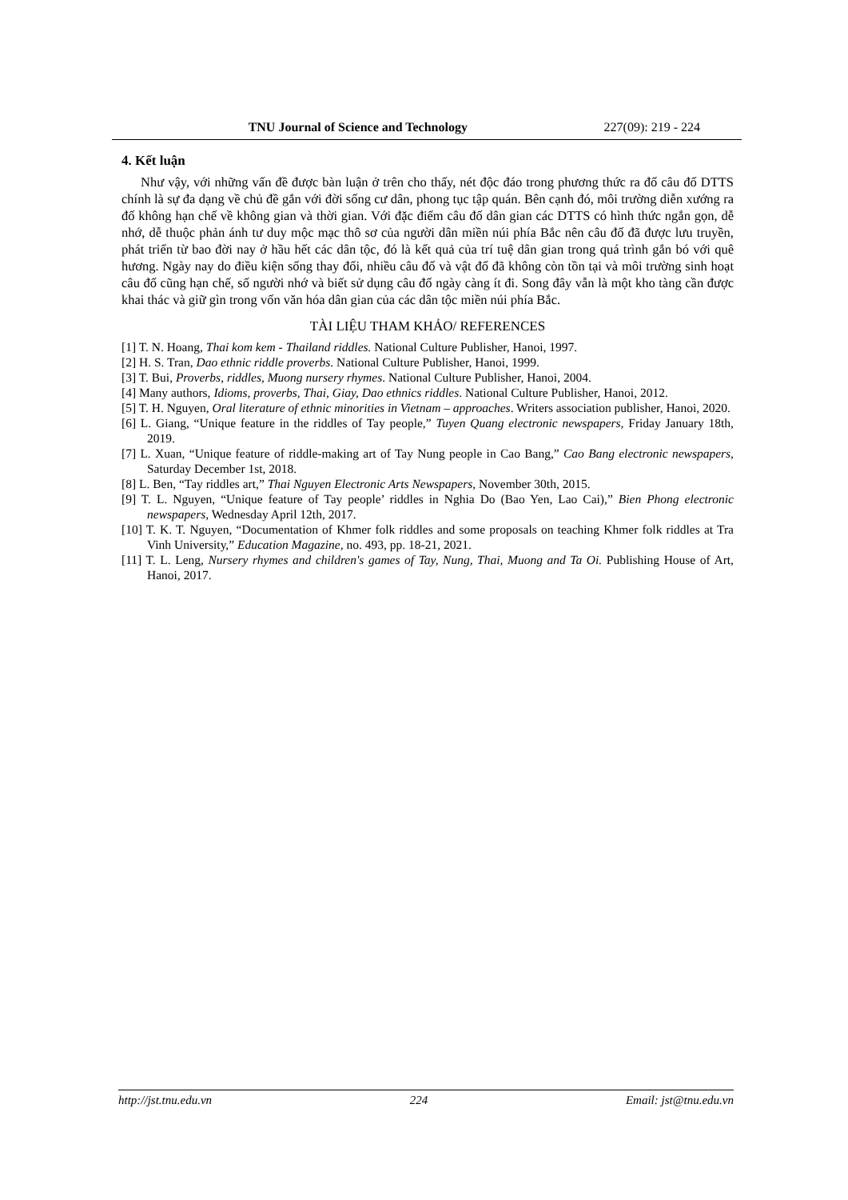TNU Journal of Science and Technology 227(09): 219 - 224
4. Kết luận
Như vậy, với những vấn đề được bàn luận ở trên cho thấy, nét độc đáo trong phương thức ra đố câu đố DTTS chính là sự đa dạng về chủ đề gắn với đời sống cư dân, phong tục tập quán. Bên cạnh đó, môi trường diễn xướng ra đố không hạn chế về không gian và thời gian. Với đặc điểm câu đố dân gian các DTTS có hình thức ngắn gọn, dễ nhớ, dễ thuộc phản ánh tư duy mộc mạc thô sơ của người dân miền núi phía Bắc nên câu đố đã được lưu truyền, phát triển từ bao đời nay ở hầu hết các dân tộc, đó là kết quả của trí tuệ dân gian trong quá trình gắn bó với quê hương. Ngày nay do điều kiện sống thay đổi, nhiều câu đố và vật đố đã không còn tồn tại và môi trường sinh hoạt câu đố cũng hạn chế, số người nhớ và biết sử dụng câu đố ngày càng ít đi. Song đây vẫn là một kho tàng cần được khai thác và giữ gìn trong vốn văn hóa dân gian của các dân tộc miền núi phía Bắc.
TÀI LIỆU THAM KHẢO/ REFERENCES
[1] T. N. Hoang, Thai kom kem - Thailand riddles. National Culture Publisher, Hanoi, 1997.
[2] H. S. Tran, Dao ethnic riddle proverbs. National Culture Publisher, Hanoi, 1999.
[3] T. Bui, Proverbs, riddles, Muong nursery rhymes. National Culture Publisher, Hanoi, 2004.
[4] Many authors, Idioms, proverbs, Thai, Giay, Dao ethnics riddles. National Culture Publisher, Hanoi, 2012.
[5] T. H. Nguyen, Oral literature of ethnic minorities in Vietnam – approaches. Writers association publisher, Hanoi, 2020.
[6] L. Giang, “Unique feature in the riddles of Tay people,” Tuyen Quang electronic newspapers, Friday January 18th, 2019.
[7] L. Xuan, “Unique feature of riddle-making art of Tay Nung people in Cao Bang,” Cao Bang electronic newspapers, Saturday December 1st, 2018.
[8] L. Ben, “Tay riddles art,” Thai Nguyen Electronic Arts Newspapers, November 30th, 2015.
[9] T. L. Nguyen, “Unique feature of Tay people’ riddles in Nghia Do (Bao Yen, Lao Cai),” Bien Phong electronic newspapers, Wednesday April 12th, 2017.
[10] T. K. T. Nguyen, “Documentation of Khmer folk riddles and some proposals on teaching Khmer folk riddles at Tra Vinh University,” Education Magazine, no. 493, pp. 18-21, 2021.
[11] T. L. Leng, Nursery rhymes and children's games of Tay, Nung, Thai, Muong and Ta Oi. Publishing House of Art, Hanoi, 2017.
http://jst.tnu.edu.vn 224 Email: jst@tnu.edu.vn